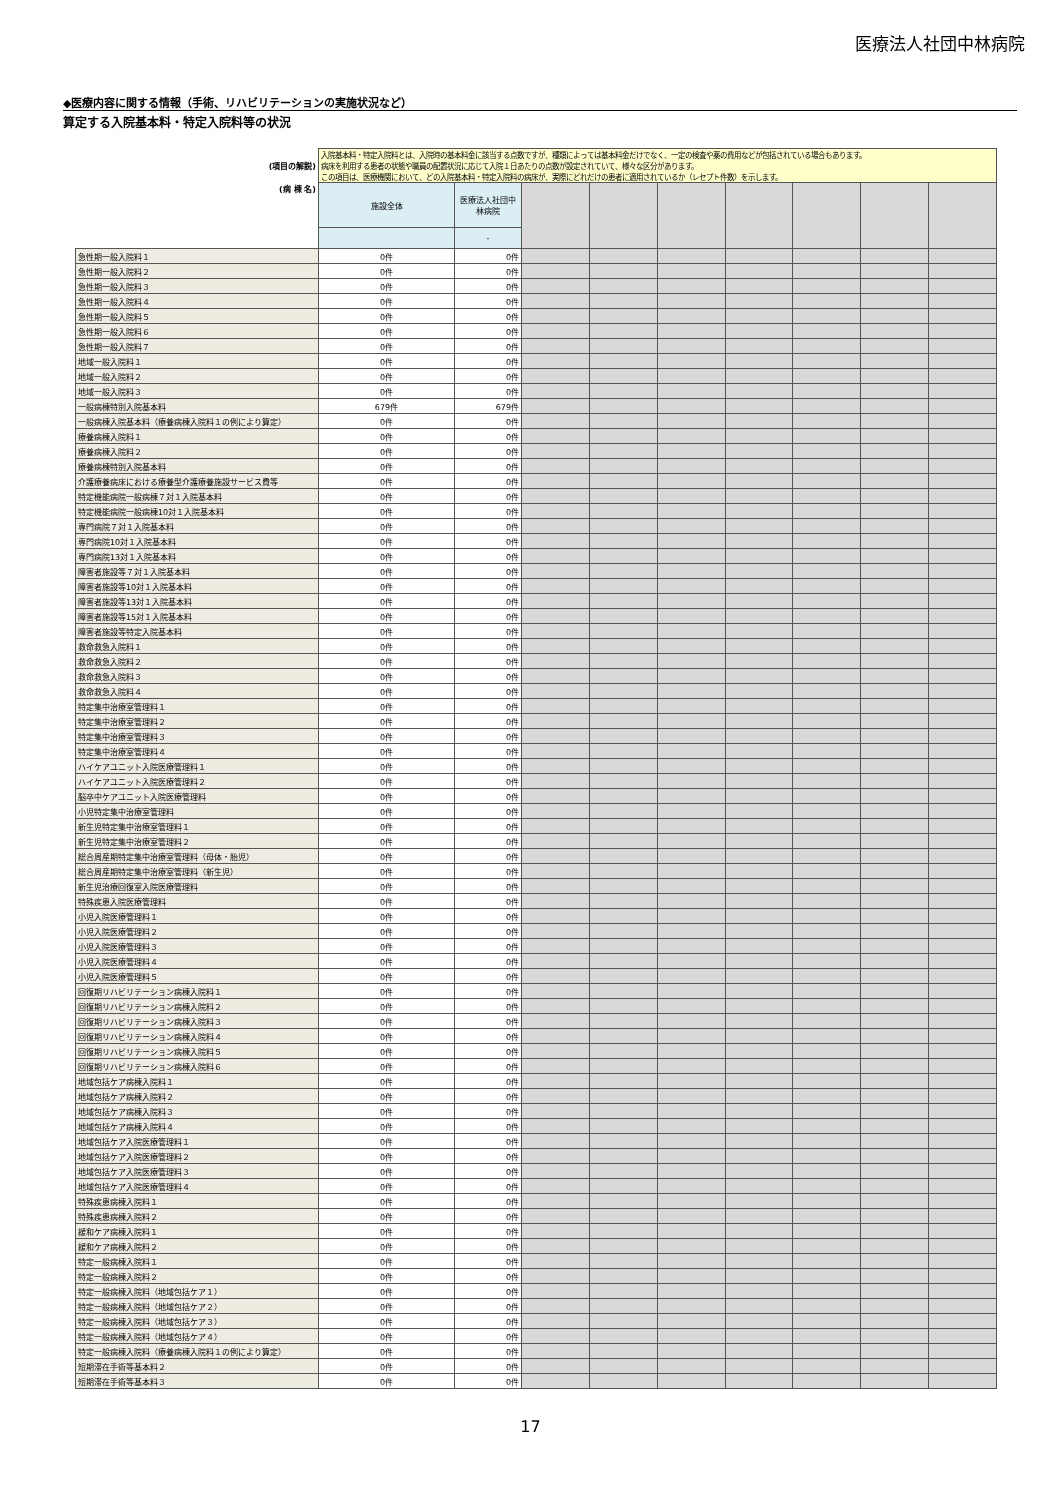医療法人社団中林病院
◆医療内容に関する情報（手術、リハビリテーションの実施状況など）
算定する入院基本料・特定入院料等の状況
| (項目の解説) | 入院基本料・特定入院料とは、入院時の基本料金に該当する点数ですが、種類によっては基本料金だけでなく、一定の検査や薬の費用などが包括されている場合もあります。 病床を利用する患者の状態や職員の配置状況に応じて入院１日あたりの点数が設定されていて、様々な区分があります。 この項目は、医療機関において、どの入院基本料・特定入院料の病床が、実際にどれだけの患者に適用されているか（レセプト件数）を示します。 | | | | | | | | |
| (病 棟 名) | 施設全体 | 医療法人社団中林病院 | | | | | | | |
| | | - | | | | | | | |
| 急性期一般入院料１ | 0件 | 0件 | | | | | | | |
| 急性期一般入院料２ | 0件 | 0件 | | | | | | | |
| 急性期一般入院料３ | 0件 | 0件 | | | | | | | |
| 急性期一般入院料４ | 0件 | 0件 | | | | | | | |
| 急性期一般入院料５ | 0件 | 0件 | | | | | | | |
| 急性期一般入院料６ | 0件 | 0件 | | | | | | | |
| 急性期一般入院料７ | 0件 | 0件 | | | | | | | |
| 地域一般入院料１ | 0件 | 0件 | | | | | | | |
| 地域一般入院料２ | 0件 | 0件 | | | | | | | |
| 地域一般入院料３ | 0件 | 0件 | | | | | | | |
| 一般病棟特別入院基本料 | 679件 | 679件 | | | | | | | |
| 一般病棟入院基本料（療養病棟入院料１の例により算定） | 0件 | 0件 | | | | | | | |
| 療養病棟入院料１ | 0件 | 0件 | | | | | | | |
| 療養病棟入院料２ | 0件 | 0件 | | | | | | | |
| 療養病棟特別入院基本料 | 0件 | 0件 | | | | | | | |
| 介護療養病床における療養型介護療養施設サービス費等 | 0件 | 0件 | | | | | | | |
| 特定機能病院一般病棟７対１入院基本料 | 0件 | 0件 | | | | | | | |
| 特定機能病院一般病棟10対１入院基本料 | 0件 | 0件 | | | | | | | |
| 専門病院７対１入院基本料 | 0件 | 0件 | | | | | | | |
| 専門病院10対１入院基本料 | 0件 | 0件 | | | | | | | |
| 専門病院13対１入院基本料 | 0件 | 0件 | | | | | | | |
| 障害者施設等７対１入院基本料 | 0件 | 0件 | | | | | | | |
| 障害者施設等10対１入院基本料 | 0件 | 0件 | | | | | | | |
| 障害者施設等13対１入院基本料 | 0件 | 0件 | | | | | | | |
| 障害者施設等15対１入院基本料 | 0件 | 0件 | | | | | | | |
| 障害者施設等特定入院基本料 | 0件 | 0件 | | | | | | | |
| 救命救急入院料１ | 0件 | 0件 | | | | | | | |
| 救命救急入院料２ | 0件 | 0件 | | | | | | | |
| 救命救急入院料３ | 0件 | 0件 | | | | | | | |
| 救命救急入院料４ | 0件 | 0件 | | | | | | | |
| 特定集中治療室管理料１ | 0件 | 0件 | | | | | | | |
| 特定集中治療室管理料２ | 0件 | 0件 | | | | | | | |
| 特定集中治療室管理料３ | 0件 | 0件 | | | | | | | |
| 特定集中治療室管理料４ | 0件 | 0件 | | | | | | | |
| ハイケアユニット入院医療管理料１ | 0件 | 0件 | | | | | | | |
| ハイケアユニット入院医療管理料２ | 0件 | 0件 | | | | | | | |
| 脳卒中ケアユニット入院医療管理料 | 0件 | 0件 | | | | | | | |
| 小児特定集中治療室管理料 | 0件 | 0件 | | | | | | | |
| 新生児特定集中治療室管理料１ | 0件 | 0件 | | | | | | | |
| 新生児特定集中治療室管理料２ | 0件 | 0件 | | | | | | | |
| 総合周産期特定集中治療室管理料（母体・胎児） | 0件 | 0件 | | | | | | | |
| 総合周産期特定集中治療室管理料（新生児） | 0件 | 0件 | | | | | | | |
| 新生児治療回復室入院医療管理料 | 0件 | 0件 | | | | | | | |
| 特殊疾患入院医療管理料 | 0件 | 0件 | | | | | | | |
| 小児入院医療管理料１ | 0件 | 0件 | | | | | | | |
| 小児入院医療管理料２ | 0件 | 0件 | | | | | | | |
| 小児入院医療管理料３ | 0件 | 0件 | | | | | | | |
| 小児入院医療管理料４ | 0件 | 0件 | | | | | | | |
| 小児入院医療管理料５ | 0件 | 0件 | | | | | | | |
| 回復期リハビリテーション病棟入院料１ | 0件 | 0件 | | | | | | | |
| 回復期リハビリテーション病棟入院料２ | 0件 | 0件 | | | | | | | |
| 回復期リハビリテーション病棟入院料３ | 0件 | 0件 | | | | | | | |
| 回復期リハビリテーション病棟入院料４ | 0件 | 0件 | | | | | | | |
| 回復期リハビリテーション病棟入院料５ | 0件 | 0件 | | | | | | | |
| 回復期リハビリテーション病棟入院料６ | 0件 | 0件 | | | | | | | |
| 地域包括ケア病棟入院料１ | 0件 | 0件 | | | | | | | |
| 地域包括ケア病棟入院料２ | 0件 | 0件 | | | | | | | |
| 地域包括ケア病棟入院料３ | 0件 | 0件 | | | | | | | |
| 地域包括ケア病棟入院料４ | 0件 | 0件 | | | | | | | |
| 地域包括ケア入院医療管理料１ | 0件 | 0件 | | | | | | | |
| 地域包括ケア入院医療管理料２ | 0件 | 0件 | | | | | | | |
| 地域包括ケア入院医療管理料３ | 0件 | 0件 | | | | | | | |
| 地域包括ケア入院医療管理料４ | 0件 | 0件 | | | | | | | |
| 特殊疾患病棟入院料１ | 0件 | 0件 | | | | | | | |
| 特殊疾患病棟入院料２ | 0件 | 0件 | | | | | | | |
| 緩和ケア病棟入院料１ | 0件 | 0件 | | | | | | | |
| 緩和ケア病棟入院料２ | 0件 | 0件 | | | | | | | |
| 特定一般病棟入院料１ | 0件 | 0件 | | | | | | | |
| 特定一般病棟入院料２ | 0件 | 0件 | | | | | | | |
| 特定一般病棟入院料（地域包括ケア１） | 0件 | 0件 | | | | | | | |
| 特定一般病棟入院料（地域包括ケア２） | 0件 | 0件 | | | | | | | |
| 特定一般病棟入院料（地域包括ケア３） | 0件 | 0件 | | | | | | | |
| 特定一般病棟入院料（地域包括ケア４） | 0件 | 0件 | | | | | | | |
| 特定一般病棟入院料（療養病棟入院料１の例により算定） | 0件 | 0件 | | | | | | | |
| 短期滞在手術等基本料２ | 0件 | 0件 | | | | | | | |
| 短期滞在手術等基本料３ | 0件 | 0件 | | | | | | | |
17